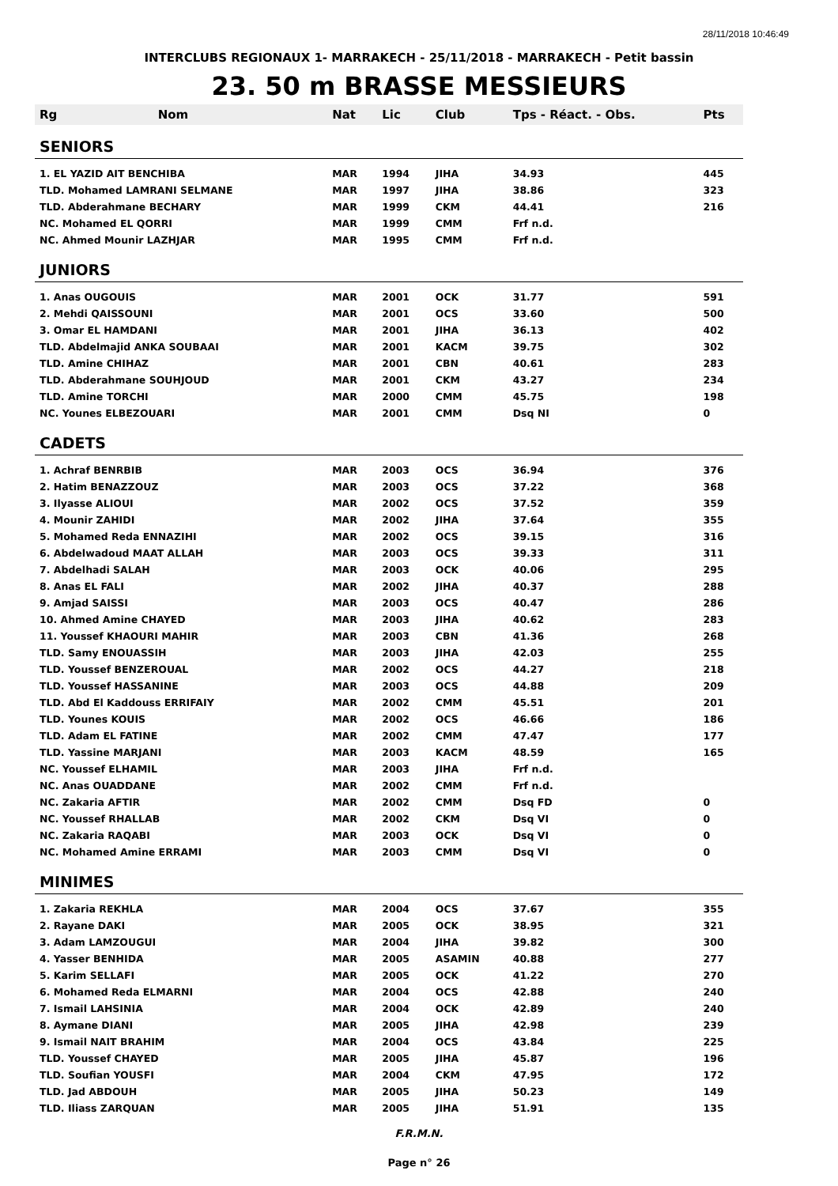28/11/2018 10:46:49
INTERCLUBS REGIONAUX 1- MARRAKECH - 25/11/2018 - MARRAKECH - Petit bassin
23. 50 m BRASSE MESSIEURS
| Rg | Nom | Nat | Lic | Club | Tps - Réact. - Obs. | Pts |
| --- | --- | --- | --- | --- | --- | --- |
| SENIORS | | | | | | |
| 1. EL YAZID AIT BENCHIBA | | MAR | 1994 | JIHA | 34.93 | 445 |
| TLD. Mohamed LAMRANI SELMANE | | MAR | 1997 | JIHA | 38.86 | 323 |
| TLD. Abderahmane BECHARY | | MAR | 1999 | CKM | 44.41 | 216 |
| NC. Mohamed EL QORRI | | MAR | 1999 | CMM | Frf n.d. | |
| NC. Ahmed Mounir LAZHJAR | | MAR | 1995 | CMM | Frf n.d. | |
| JUNIORS | | | | | | |
| 1. Anas OUGOUIS | | MAR | 2001 | OCK | 31.77 | 591 |
| 2. Mehdi QAISSOUNI | | MAR | 2001 | OCS | 33.60 | 500 |
| 3. Omar EL HAMDANI | | MAR | 2001 | JIHA | 36.13 | 402 |
| TLD. Abdelmajid ANKA SOUBAAI | | MAR | 2001 | KACM | 39.75 | 302 |
| TLD. Amine CHIHAZ | | MAR | 2001 | CBN | 40.61 | 283 |
| TLD. Abderahmane SOUHJOUD | | MAR | 2001 | CKM | 43.27 | 234 |
| TLD. Amine TORCHI | | MAR | 2000 | CMM | 45.75 | 198 |
| NC. Younes ELBEZOUARI | | MAR | 2001 | CMM | Dsq NI | 0 |
| CADETS | | | | | | |
| 1. Achraf BENRBIB | | MAR | 2003 | OCS | 36.94 | 376 |
| 2. Hatim BENAZZOUZ | | MAR | 2003 | OCS | 37.22 | 368 |
| 3. Ilyasse ALIOUI | | MAR | 2002 | OCS | 37.52 | 359 |
| 4. Mounir ZAHIDI | | MAR | 2002 | JIHA | 37.64 | 355 |
| 5. Mohamed Reda ENNAZIHI | | MAR | 2002 | OCS | 39.15 | 316 |
| 6. Abdelwadoud MAAT ALLAH | | MAR | 2003 | OCS | 39.33 | 311 |
| 7. Abdelhadi SALAH | | MAR | 2003 | OCK | 40.06 | 295 |
| 8. Anas EL FALI | | MAR | 2002 | JIHA | 40.37 | 288 |
| 9. Amjad SAISSI | | MAR | 2003 | OCS | 40.47 | 286 |
| 10. Ahmed Amine CHAYED | | MAR | 2003 | JIHA | 40.62 | 283 |
| 11. Youssef KHAOURI MAHIR | | MAR | 2003 | CBN | 41.36 | 268 |
| TLD. Samy ENOUASSIH | | MAR | 2003 | JIHA | 42.03 | 255 |
| TLD. Youssef BENZEROUAL | | MAR | 2002 | OCS | 44.27 | 218 |
| TLD. Youssef HASSANINE | | MAR | 2003 | OCS | 44.88 | 209 |
| TLD. Abd El Kaddouss ERRIFAIY | | MAR | 2002 | CMM | 45.51 | 201 |
| TLD. Younes KOUIS | | MAR | 2002 | OCS | 46.66 | 186 |
| TLD. Adam EL FATINE | | MAR | 2002 | CMM | 47.47 | 177 |
| TLD. Yassine MARJANI | | MAR | 2003 | KACM | 48.59 | 165 |
| NC. Youssef ELHAMIL | | MAR | 2003 | JIHA | Frf n.d. | |
| NC. Anas OUADDANE | | MAR | 2002 | CMM | Frf n.d. | |
| NC. Zakaria AFTIR | | MAR | 2002 | CMM | Dsq FD | 0 |
| NC. Youssef RHALLAB | | MAR | 2002 | CKM | Dsq VI | 0 |
| NC. Zakaria RAQABI | | MAR | 2003 | OCK | Dsq VI | 0 |
| NC. Mohamed Amine ERRAMI | | MAR | 2003 | CMM | Dsq VI | 0 |
| MINIMES | | | | | | |
| 1. Zakaria REKHLA | | MAR | 2004 | OCS | 37.67 | 355 |
| 2. Rayane DAKI | | MAR | 2005 | OCK | 38.95 | 321 |
| 3. Adam LAMZOUGUI | | MAR | 2004 | JIHA | 39.82 | 300 |
| 4. Yasser BENHIDA | | MAR | 2005 | ASAMIN | 40.88 | 277 |
| 5. Karim SELLAFI | | MAR | 2005 | OCK | 41.22 | 270 |
| 6. Mohamed Reda ELMARNI | | MAR | 2004 | OCS | 42.88 | 240 |
| 7. Ismail LAHSINIA | | MAR | 2004 | OCK | 42.89 | 240 |
| 8. Aymane DIANI | | MAR | 2005 | JIHA | 42.98 | 239 |
| 9. Ismail NAIT BRAHIM | | MAR | 2004 | OCS | 43.84 | 225 |
| TLD. Youssef CHAYED | | MAR | 2005 | JIHA | 45.87 | 196 |
| TLD. Soufian YOUSFI | | MAR | 2004 | CKM | 47.95 | 172 |
| TLD. Jad ABDOUH | | MAR | 2005 | JIHA | 50.23 | 149 |
| TLD. Iliass ZARQUAN | | MAR | 2005 | JIHA | 51.91 | 135 |
F.R.M.N.
Page n° 26